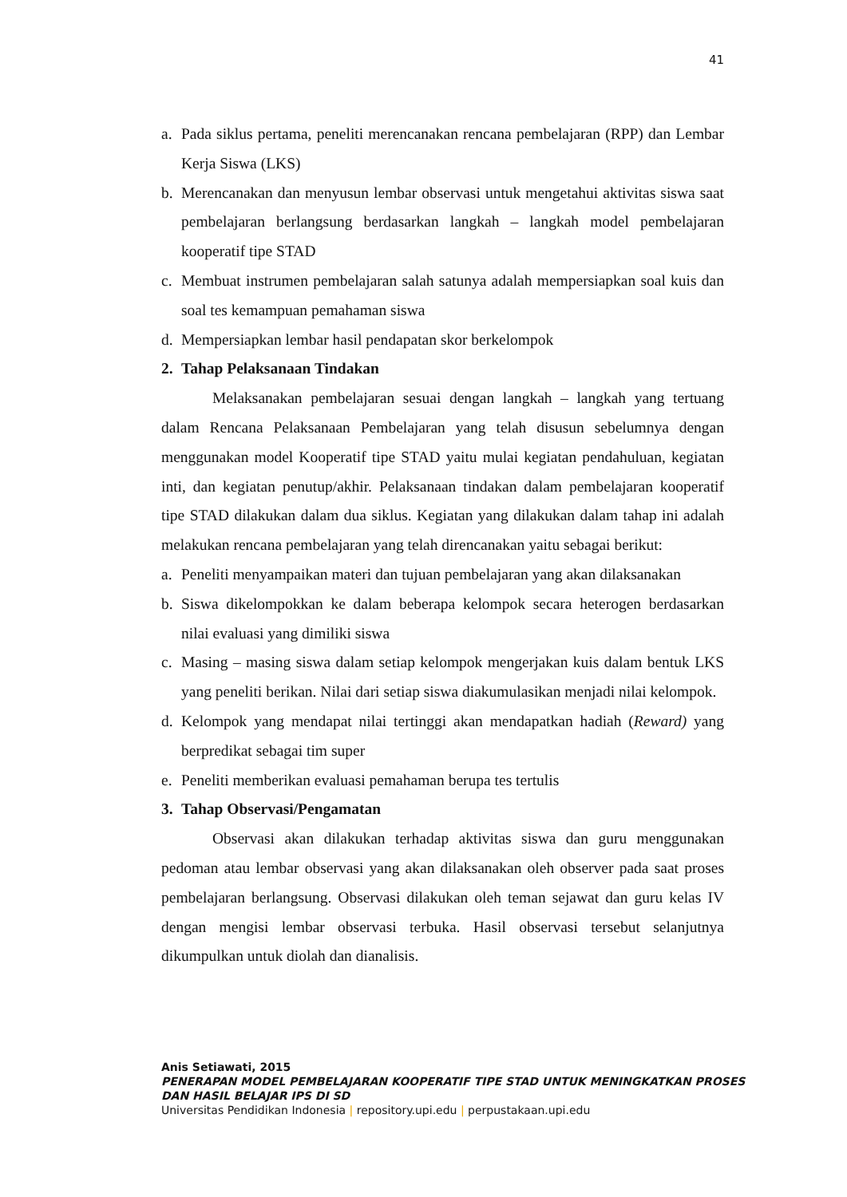41
a. Pada siklus pertama, peneliti merencanakan rencana pembelajaran (RPP) dan Lembar Kerja Siswa (LKS)
b. Merencanakan dan menyusun lembar observasi untuk mengetahui aktivitas siswa saat pembelajaran berlangsung berdasarkan langkah – langkah model pembelajaran kooperatif tipe STAD
c. Membuat instrumen pembelajaran salah satunya adalah mempersiapkan soal kuis dan soal tes kemampuan pemahaman siswa
d. Mempersiapkan lembar hasil pendapatan skor berkelompok
2. Tahap Pelaksanaan Tindakan
Melaksanakan pembelajaran sesuai dengan langkah – langkah yang tertuang dalam Rencana Pelaksanaan Pembelajaran yang telah disusun sebelumnya dengan menggunakan model Kooperatif tipe STAD yaitu mulai kegiatan pendahuluan, kegiatan inti, dan kegiatan penutup/akhir. Pelaksanaan tindakan dalam pembelajaran kooperatif tipe STAD dilakukan dalam dua siklus. Kegiatan yang dilakukan dalam tahap ini adalah melakukan rencana pembelajaran yang telah direncanakan yaitu sebagai berikut:
a. Peneliti menyampaikan materi dan tujuan pembelajaran yang akan dilaksanakan
b. Siswa dikelompokkan ke dalam beberapa kelompok secara heterogen berdasarkan nilai evaluasi yang dimiliki siswa
c. Masing – masing siswa dalam setiap kelompok mengerjakan kuis dalam bentuk LKS yang peneliti berikan. Nilai dari setiap siswa diakumulasikan menjadi nilai kelompok.
d. Kelompok yang mendapat nilai tertinggi akan mendapatkan hadiah (Reward) yang berpredikat sebagai tim super
e. Peneliti memberikan evaluasi pemahaman berupa tes tertulis
3. Tahap Observasi/Pengamatan
Observasi akan dilakukan terhadap aktivitas siswa dan guru menggunakan pedoman atau lembar observasi yang akan dilaksanakan oleh observer pada saat proses pembelajaran berlangsung. Observasi dilakukan oleh teman sejawat dan guru kelas IV dengan mengisi lembar observasi terbuka. Hasil observasi tersebut selanjutnya dikumpulkan untuk diolah dan dianalisis.
Anis Setiawati, 2015
PENERAPAN MODEL PEMBELAJARAN KOOPERATIF TIPE STAD UNTUK MENINGKATKAN PROSES
DAN HASIL BELAJAR IPS DI SD
Universitas Pendidikan Indonesia | repository.upi.edu | perpustakaan.upi.edu